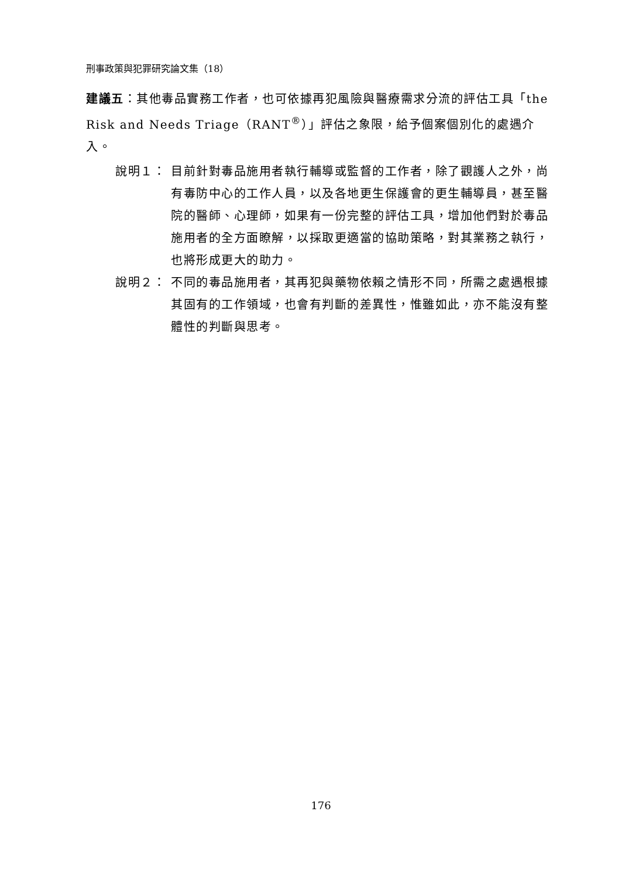刑事政策與犯罪研究論文集（18）
建議五：其他毒品實務工作者，也可依據再犯風險與醫療需求分流的評估工具「the Risk and Needs Triage（RANT<sup>®</sup>）」評估之象限，給予個案個別化的處遇介入。
說明１： 目前針對毒品施用者執行輔導或監督的工作者，除了觀護人之外，尚有毒防中心的工作人員，以及各地更生保護會的更生輔導員，甚至醫院的醫師、心理師，如果有一份完整的評估工具，增加他們對於毒品施用者的全方面瞭解，以採取更適當的協助策略，對其業務之執行，也將形成更大的助力。
說明２： 不同的毒品施用者，其再犯與藥物依賴之情形不同，所需之處遇根據其固有的工作領域，也會有判斷的差異性，惟雖如此，亦不能沒有整體性的判斷與思考。
176